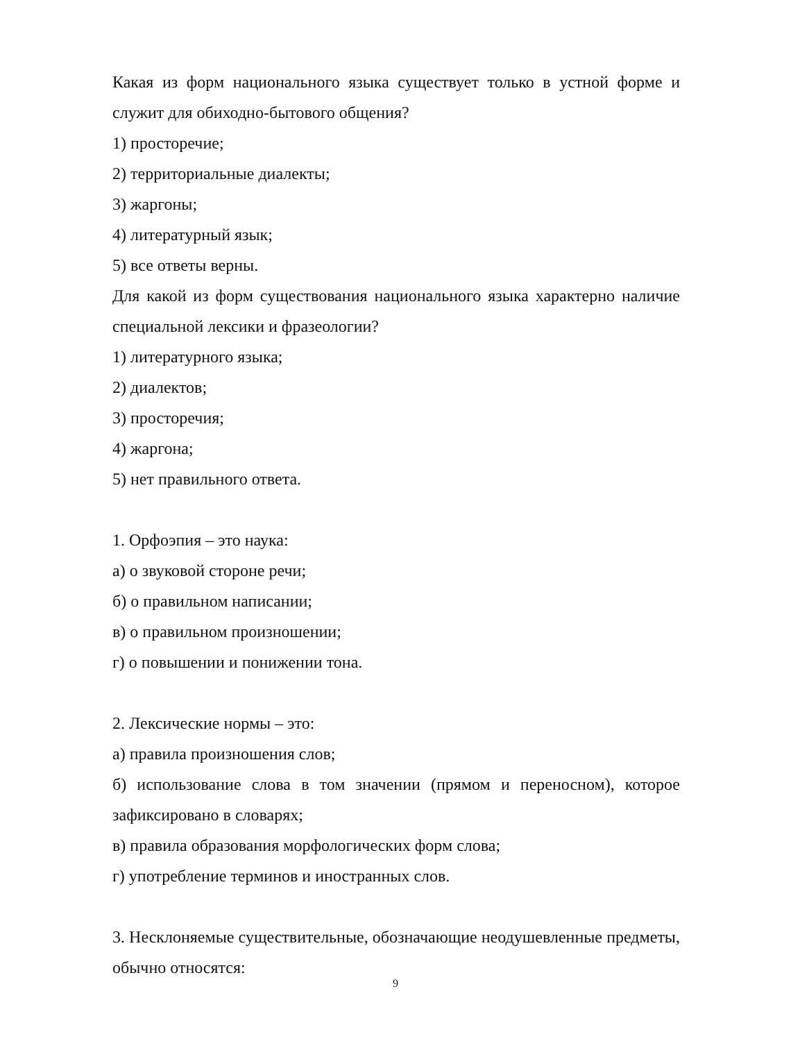Какая из форм национального языка существует только в устной форме и служит для обиходно-бытового общения?
1) просторечие;
2) территориальные диалекты;
3) жаргоны;
4) литературный язык;
5) все ответы верны.
Для какой из форм существования национального языка характерно наличие специальной лексики и фразеологии?
1) литературного языка;
2) диалектов;
3) просторечия;
4) жаргона;
5) нет правильного ответа.
1. Орфоэпия – это наука:
а) о звуковой стороне речи;
б) о правильном написании;
в) о правильном произношении;
г) о повышении и понижении тона.
2. Лексические нормы – это:
а) правила произношения слов;
б) использование слова в том значении (прямом и переносном), которое зафиксировано в словарях;
в) правила образования морфологических форм слова;
г) употребление терминов и иностранных слов.
3. Несклоняемые существительные, обозначающие неодушевленные предметы, обычно относятся:
9